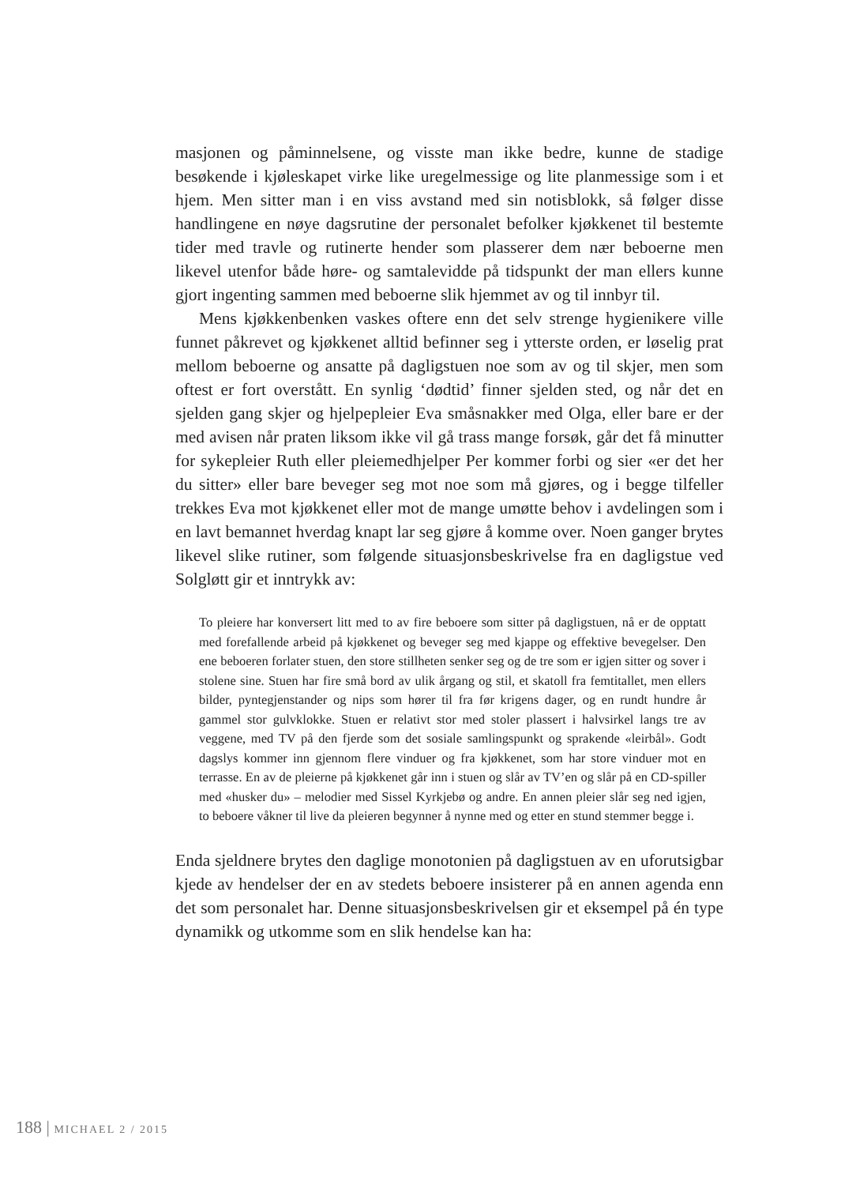masjonen og påminnelsene, og visste man ikke bedre, kunne de stadige besøkende i kjøleskapet virke like uregelmessige og lite planmessige som i et hjem. Men sitter man i en viss avstand med sin notisblokk, så følger disse handlingene en nøye dagsrutine der personalet befolker kjøkkenet til bestemte tider med travle og rutinerte hender som plasserer dem nær beboerne men likevel utenfor både høre- og samtalevidde på tidspunkt der man ellers kunne gjort ingenting sammen med beboerne slik hjemmet av og til innbyr til.
Mens kjøkkenbenken vaskes oftere enn det selv strenge hygienikere ville funnet påkrevet og kjøkkenet alltid befinner seg i ytterste orden, er løselig prat mellom beboerne og ansatte på dagligstuen noe som av og til skjer, men som oftest er fort overstått. En synlig ‘dødtid’ finner sjelden sted, og når det en sjelden gang skjer og hjelpepleier Eva småsnakker med Olga, eller bare er der med avisen når praten liksom ikke vil gå trass mange forsøk, går det få minutter for sykepleier Ruth eller pleiemedhjelper Per kommer forbi og sier «er det her du sitter» eller bare beveger seg mot noe som må gjøres, og i begge tilfeller trekkes Eva mot kjøkkenet eller mot de mange umøtte behov i avdelingen som i en lavt bemannet hverdag knapt lar seg gjøre å komme over. Noen ganger brytes likevel slike rutiner, som følgende situasjonsbeskrivelse fra en dagligstue ved Solgløtt gir et inntrykk av:
To pleiere har konversert litt med to av fire beboere som sitter på dagligstuen, nå er de opptatt med forefallende arbeid på kjøkkenet og beveger seg med kjappe og effektive bevegelser. Den ene beboeren forlater stuen, den store stillheten senker seg og de tre som er igjen sitter og sover i stolene sine. Stuen har fire små bord av ulik årgang og stil, et skatoll fra femtitallet, men ellers bilder, pyntegjenstander og nips som hører til fra før krigens dager, og en rundt hundre år gammel stor gulvklokke. Stuen er relativt stor med stoler plassert i halvsirkel langs tre av veggene, med TV på den fjerde som det sosiale samlingspunkt og sprakende «leirbål». Godt dagslys kommer inn gjennom flere vinduer og fra kjøkkenet, som har store vinduer mot en terrasse. En av de pleierne på kjøkkenet går inn i stuen og slår av TV’en og slår på en CD-spiller med «husker du» – melodier med Sissel Kyrkjebø og andre. En annen pleier slår seg ned igjen, to beboere våkner til live da pleieren begynner å nynne med og etter en stund stemmer begge i.
Enda sjeldnere brytes den daglige monotonien på dagligstuen av en uforutsigbar kjede av hendelser der en av stedets beboere insisterer på en annen agenda enn det som personalet har. Denne situasjonsbeskrivelsen gir et eksempel på én type dynamikk og utkomme som en slik hendelse kan ha:
188 | MICHAEL 2 / 2015